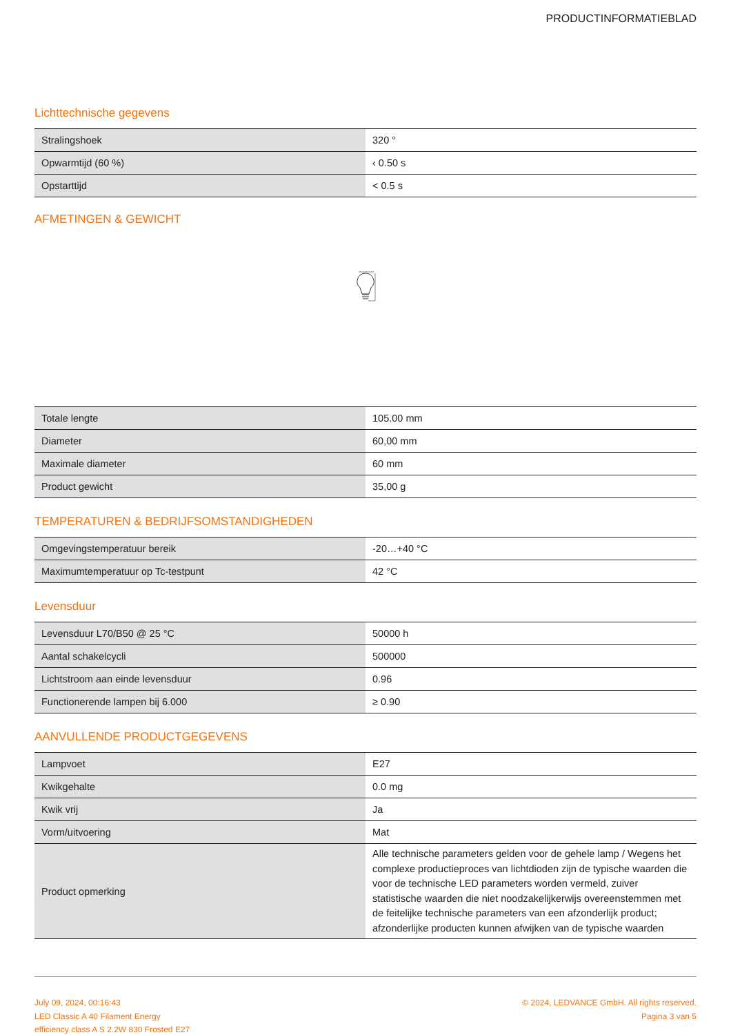PRODUCTINFORMATIEBLAD
Lichttechnische gegevens
| Stralingshoek | 320 ° |
| Opwarmtijd (60 %) | ‹ 0.50 s |
| Opstarttijd | < 0.5 s |
AFMETINGEN & GEWICHT
| Totale lengte | 105.00 mm |
| Diameter | 60,00 mm |
| Maximale diameter | 60 mm |
| Product gewicht | 35,00 g |
TEMPERATUREN & BEDRIJFSOMSTANDIGHEDEN
| Omgevingstemperatuur bereik | -20…+40 °C |
| Maximumtemperatuur op Tc-testpunt | 42 °C |
Levensduur
| Levensduur L70/B50 @ 25 °C | 50000 h |
| Aantal schakelcycli | 500000 |
| Lichtstroom aan einde levensduur | 0.96 |
| Functionerende lampen bij 6.000 | ≥ 0.90 |
AANVULLENDE PRODUCTGEGEVENS
| Lampvoet | E27 |
| Kwikgehalte | 0.0 mg |
| Kwik vrij | Ja |
| Vorm/uitvoering | Mat |
| Product opmerking | Alle technische parameters gelden voor de gehele lamp / Wegens het complexe productieproces van lichtdioden zijn de typische waarden die voor de technische LED parameters worden vermeld, zuiver statistische waarden die niet noodzakelijkerwijs overeenstemmen met de feitelijke technische parameters van een afzonderlijk product; afzonderlijke producten kunnen afwijken van de typische waarden |
July 09, 2024, 00:16:43
LED Classic A 40 Filament Energy
efficiency class A S 2.2W 830 Frosted E27
© 2024, LEDVANCE GmbH. All rights reserved.
Pagina 3 van 5